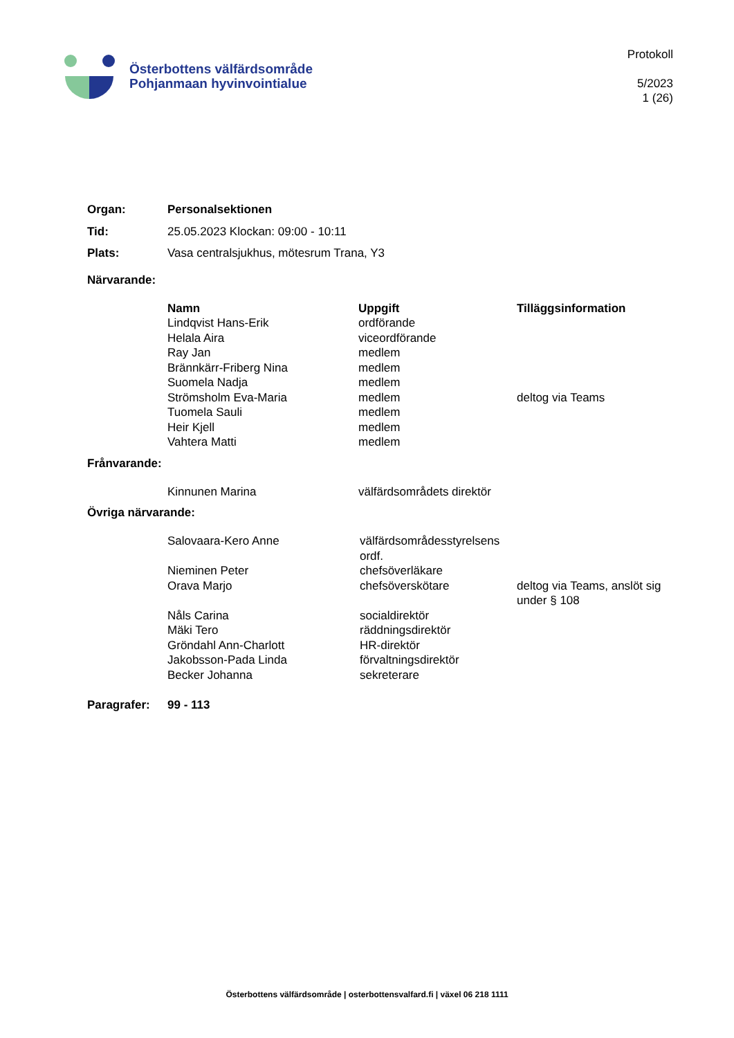Österbottens välfärdsområde
Pohjanmaan hyvinvointialue
Protokoll
5/2023
1 (26)
| Organ: | Personalsektionen |
| Tid: | 25.05.2023 Klockan: 09:00 - 10:11 |
| Plats : | Vasa centralsjukhus, mötesrum Trana, Y3 |
Närvarande:
| Namn | Uppgift | Tilläggsinformation |
| --- | --- | --- |
| Lindqvist Hans-Erik | ordförande | |
| Helala Aira | viceordförande | |
| Ray Jan | medlem | |
| Brännkärr-Friberg Nina | medlem | |
| Suomela Nadja | medlem | |
| Strömsholm Eva-Maria | medlem | deltog via Teams |
| Tuomela Sauli | medlem | |
| Heir Kjell | medlem | |
| Vahtera Matti | medlem | |
Frånvarande:
| Kinnunen Marina | välfärdsområdets direktör |
Övriga närvarande:
| Salovaara-Kero Anne | välfärdsområdesstyrelsens ordf. | |
| Nieminen Peter | chefsöverläkare | |
| Orava Marjo | chefsöverskötare | deltog via Teams, anslöt sig under § 108 |
| Nåls Carina | socialdirektör | |
| Mäki Tero | räddningsdirektör | |
| Gröndahl Ann-Charlott | HR-direktör | |
| Jakobsson-Pada Linda | förvaltningsdirektör | |
| Becker Johanna | sekreterare | |
| Paragrafer: | 99 - 113 |
Österbottens välfärdsområde | osterbottensvalfard.fi | växel 06 218 1111